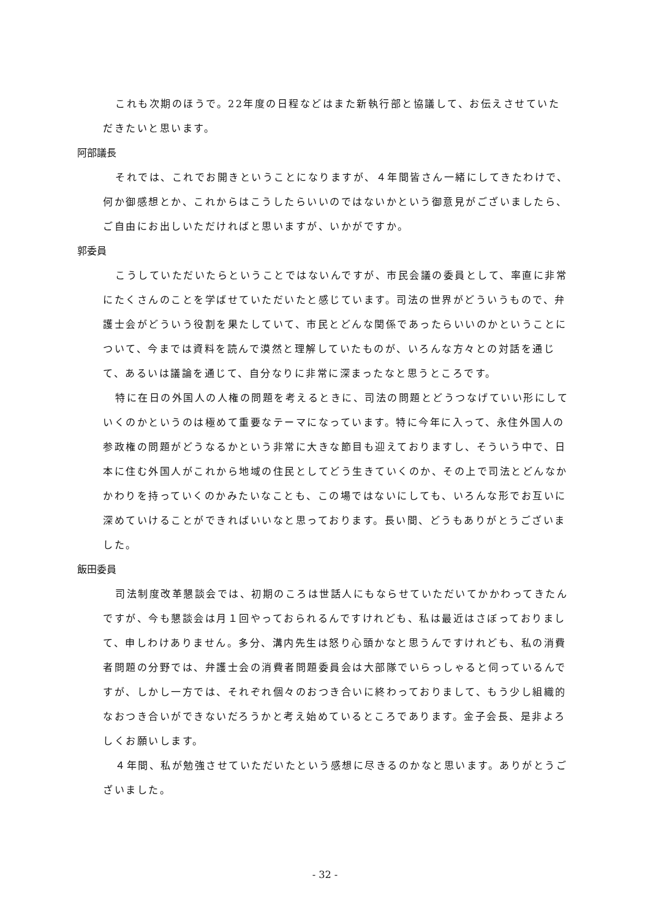これも次期のほうで。22年度の日程などはまた新執行部と協議して、お伝えさせていただきたいと思います。
阿部議長
それでは、これでお開きということになりますが、４年間皆さん一緒にしてきたわけで、何か御感想とか、これからはこうしたらいいのではないかという御意見がございましたら、ご自由にお出しいただければと思いますが、いかがですか。
郭委員
こうしていただいたらということではないんですが、市民会議の委員として、率直に非常にたくさんのことを学ばせていただいたと感じています。司法の世界がどういうもので、弁護士会がどういう役割を果たしていて、市民とどんな関係であったらいいのかということについて、今までは資料を読んで漠然と理解していたものが、いろんな方々との対話を通じて、あるいは議論を通じて、自分なりに非常に深まったなと思うところです。
特に在日の外国人の人権の問題を考えるときに、司法の問題とどうつなげていい形にしていくのかというのは極めて重要なテーマになっています。特に今年に入って、永住外国人の参政権の問題がどうなるかという非常に大きな節目も迎えておりますし、そういう中で、日本に住む外国人がこれから地域の住民としてどう生きていくのか、その上で司法とどんなかかわりを持っていくのかみたいなことも、この場ではないにしても、いろんな形でお互いに深めていけることができればいいなと思っております。長い間、どうもありがとうございました。
飯田委員
司法制度改革懇談会では、初期のころは世話人にもならせていただいてかかわってきたんですが、今も懇談会は月１回やっておられるんですけれども、私は最近はさぼっておりまして、申しわけありません。多分、溝内先生は怒り心頭かなと思うんですけれども、私の消費者問題の分野では、弁護士会の消費者問題委員会は大部隊でいらっしゃると伺っているんですが、しかし一方では、それぞれ個々のおつき合いに終わっておりまして、もう少し組織的なおつき合いができないだろうかと考え始めているところであります。金子会長、是非よろしくお願いします。
４年間、私が勉強させていただいたという感想に尽きるのかなと思います。ありがとうございました。
- 32 -